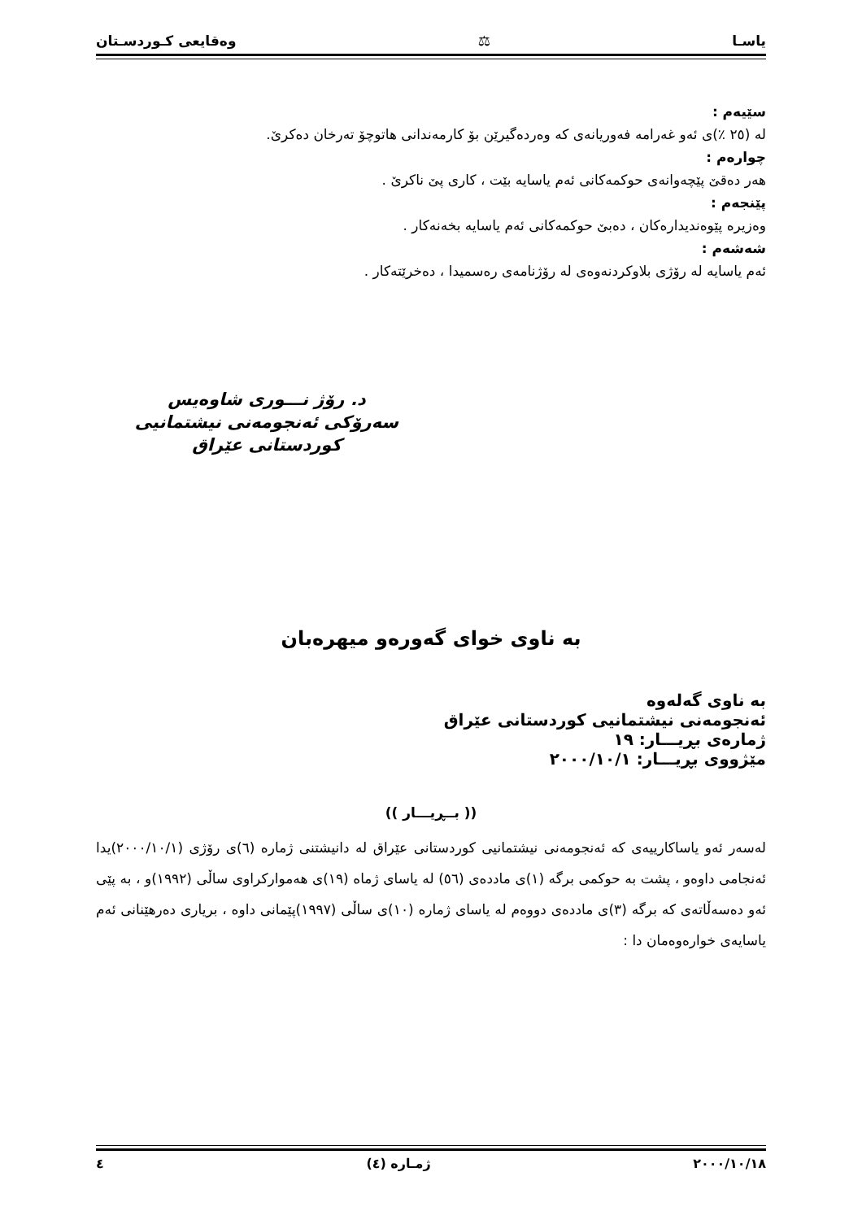یاسـا ⚖ وەقایعی کـوردسـتان
سێیەم :
لە (٢٥ ٪)ی ئەو غەرامە فەوریانەی کە وەردەگیرێن بۆ کارمەندانی هاتوچۆ تەرخان دەکرێ.
چوارەم :
هەر دەقێ پێچەوانەی حوکمەکانی ئەم یاسایە بێت ، کاری پێ ناکرێ .
پێنجەم :
وەزیرە پێوەندیدارەکان ، دەبێ حوکمەکانی ئەم یاسایە بخەنەکار .
شەشەم :
ئەم یاسایە لە رۆژی بلاوکردنەوەی لە رۆژنامەی رەسمیدا ، دەخرێتەکار .
د. رۆژ نـــوری شاوەیس
سەرۆکی ئەنجومەنی نیشتمانیی کوردستانی عێراق
بە ناوی خوای گەورەو میهرەبان
بە ناوی گەلەوە
ئەنجومەنی نیشتمانیی کوردستانی عێراق
ژمارەی بڕیـــار: ١٩
مێژووی بڕیـــار: ٢٠٠٠/١٠/١
(( بــڕیـــار ))
لەسەر ئەو یاساکارییەی کە ئەنجومەنی نیشتمانیی کوردستانی عێراق لە دانیشتنی ژمارە (٦)ی رۆژی (٢٠٠٠/١٠/١)یدا ئەنجامی داوەو ، پشت بە حوکمی برگە (١)ی ماددەی (٥٦) لە یاسای ژماە (١٩)ی هەموارکراوی ساڵی (١٩٩٢)و ، بە پێی ئەو دەسەڵاتەی کە برگە (٣)ی ماددەی دووەم لە یاسای ژمارە (١٠)ی ساڵی (١٩٩٧)پێمانی داوە ، بریاری دەرهێنانی ئەم یاسایەی خوارەوەمان دا :
٢٠٠٠/١٠/١٨ ژمـارە (٤) ٤